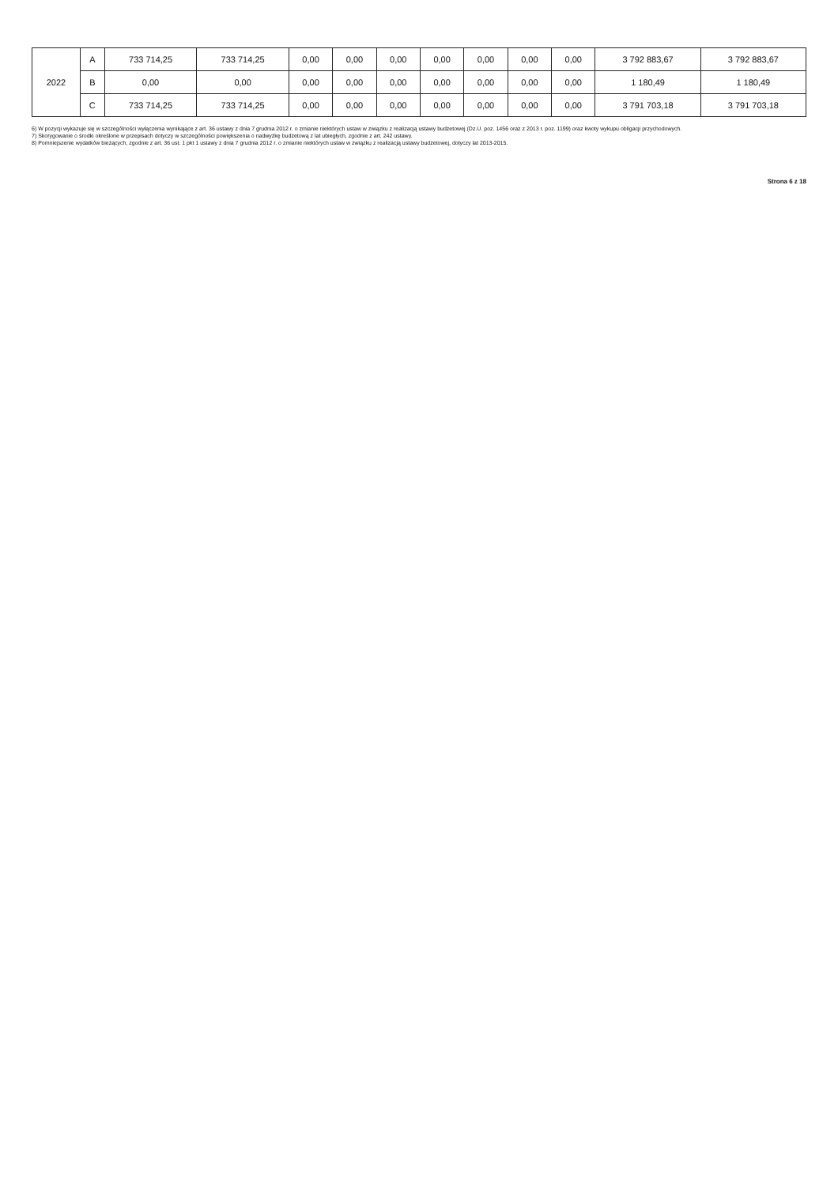| 2022 | A | 733 714,25 | 733 714,25 | 0,00 | 0,00 | 0,00 | 0,00 | 0,00 | 0,00 | 0,00 | 3 792 883,67 | 3 792 883,67 |
| | B | 0,00 | 0,00 | 0,00 | 0,00 | 0,00 | 0,00 | 0,00 | 0,00 | 0,00 | 1 180,49 | 1 180,49 |
| | C | 733 714,25 | 733 714,25 | 0,00 | 0,00 | 0,00 | 0,00 | 0,00 | 0,00 | 0,00 | 3 791 703,18 | 3 791 703,18 |
6) W pozycji wykazuje się w szczególności wyłączenia wynikające z art. 36 ustawy z dnia 7 grudnia 2012 r. o zmianie niektórych ustaw w związku z realizacją ustawy budżetowej (Dz.U. poz. 1456 oraz z 2013 r. poz. 1199) oraz kwoty wykupu obligacji przychodowych.
7) Skorygowanie o środki określone w przepisach dotyczy w szczególności powiększenia o nadwyżkę budżetową z lat ubiegłych, zgodnie z art. 242 ustawy.
8) Pomniejszenie wydatków bieżących, zgodnie z art. 36 ust. 1 pkt 1 ustawy z dnia 7 grudnia 2012 r. o zmianie niektórych ustaw w związku z realizacją ustawy budżetowej, dotyczy lat 2013-2015.
Strona 6 z 18